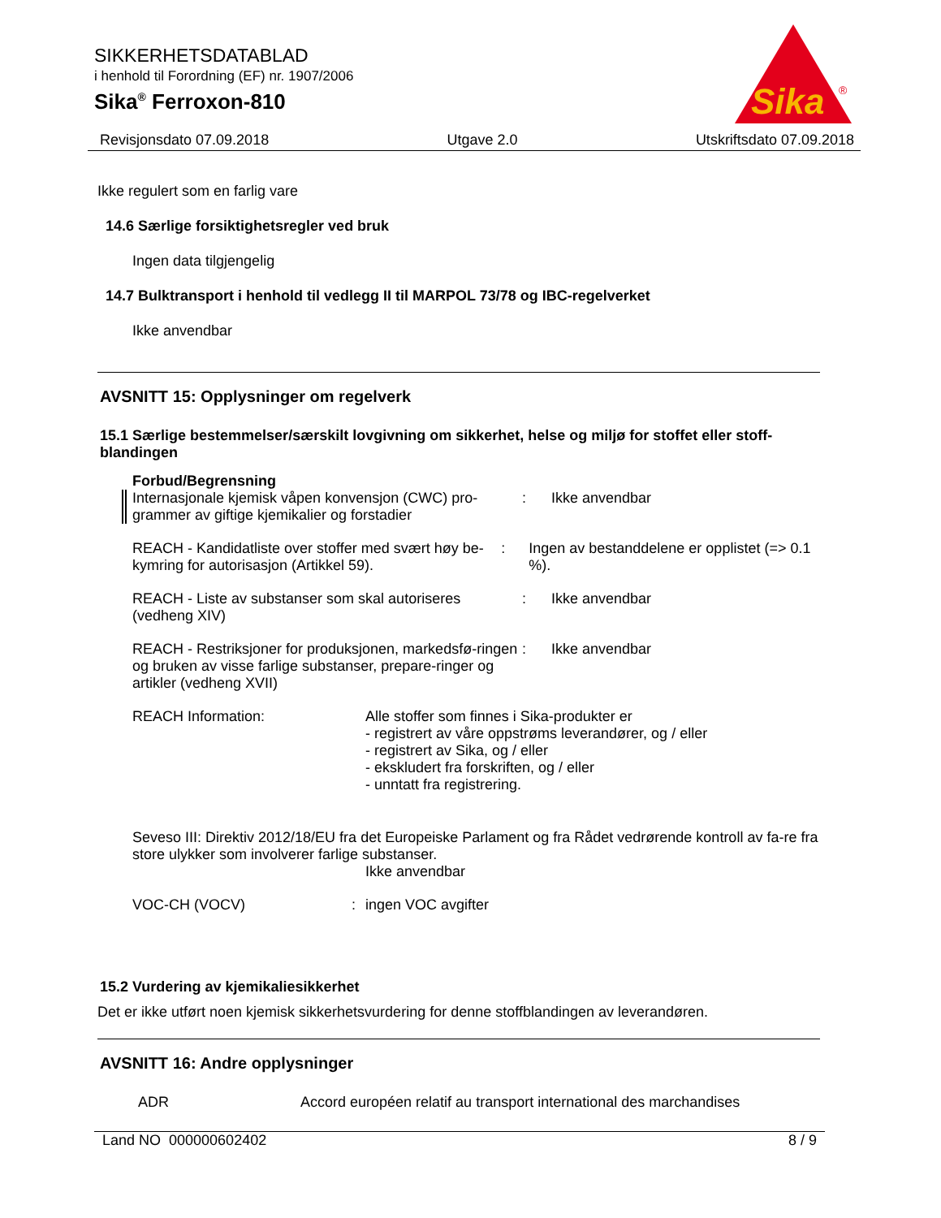SIKKERHETSDATABLAD
i henhold til Forordning (EF) nr. 1907/2006
Sika<sup>®</sup> Ferroxon-810
Sika
®
Revisjonsdato 07.09.2018 Utgave 2.0 Utskriftsdato 07.09.2018
Ikke regulert som en farlig vare
14.6 Særlige forsiktighetsregler ved bruk
Ingen data tilgjengelig
14.7 Bulktransport i henhold til vedlegg II til MARPOL 73/78 og IBC-regelverket
Ikke anvendbar
AVSNITT 15: Opplysninger om regelverk
15.1 Særlige bestemmelser/særskilt lovgivning om sikkerhet, helse og miljø for stoffet eller stoff-blandingen
Forbud/Begrensning
Internasjonale kjemisk våpen konvensjon (CWC) pro-grammer av giftige kjemikalier og forstadier
: Ikke anvendbar
REACH - Kandidatliste over stoffer med svært høy be-kymring for autorisasjon (Artikkel 59).
: Ingen av bestanddelene er opplistet (=> 0.1 %).
REACH - Liste av substanser som skal autoriseres (vedheng XIV)
: Ikke anvendbar
REACH - Restriksjoner for produksjonen, markedsfø-ringen og bruken av visse farlige substanser, prepare-ringer og artikler (vedheng XVII)
: Ikke anvendbar
REACH Information: Alle stoffer som finnes i Sika-produkter er
- registrert av våre oppstrøms leverandører, og / eller
- registrert av Sika, og / eller
- ekskludert fra forskriften, og / eller
- unntatt fra registrering.
Seveso III: Direktiv 2012/18/EU fra det Europeiske Parlament og fra Rådet vedrørende kontroll av fa-re fra store ulykker som involverer farlige substanser.
Ikke anvendbar
VOC-CH (VOCV) : ingen VOC avgifter
15.2 Vurdering av kjemikaliesikkerhet
Det er ikke utført noen kjemisk sikkerhetsvurdering for denne stoffblandingen av leverandøren.
AVSNITT 16: Andre opplysninger
ADR Accord européen relatif au transport international des marchandises
Land NO 000000602402 8 / 9